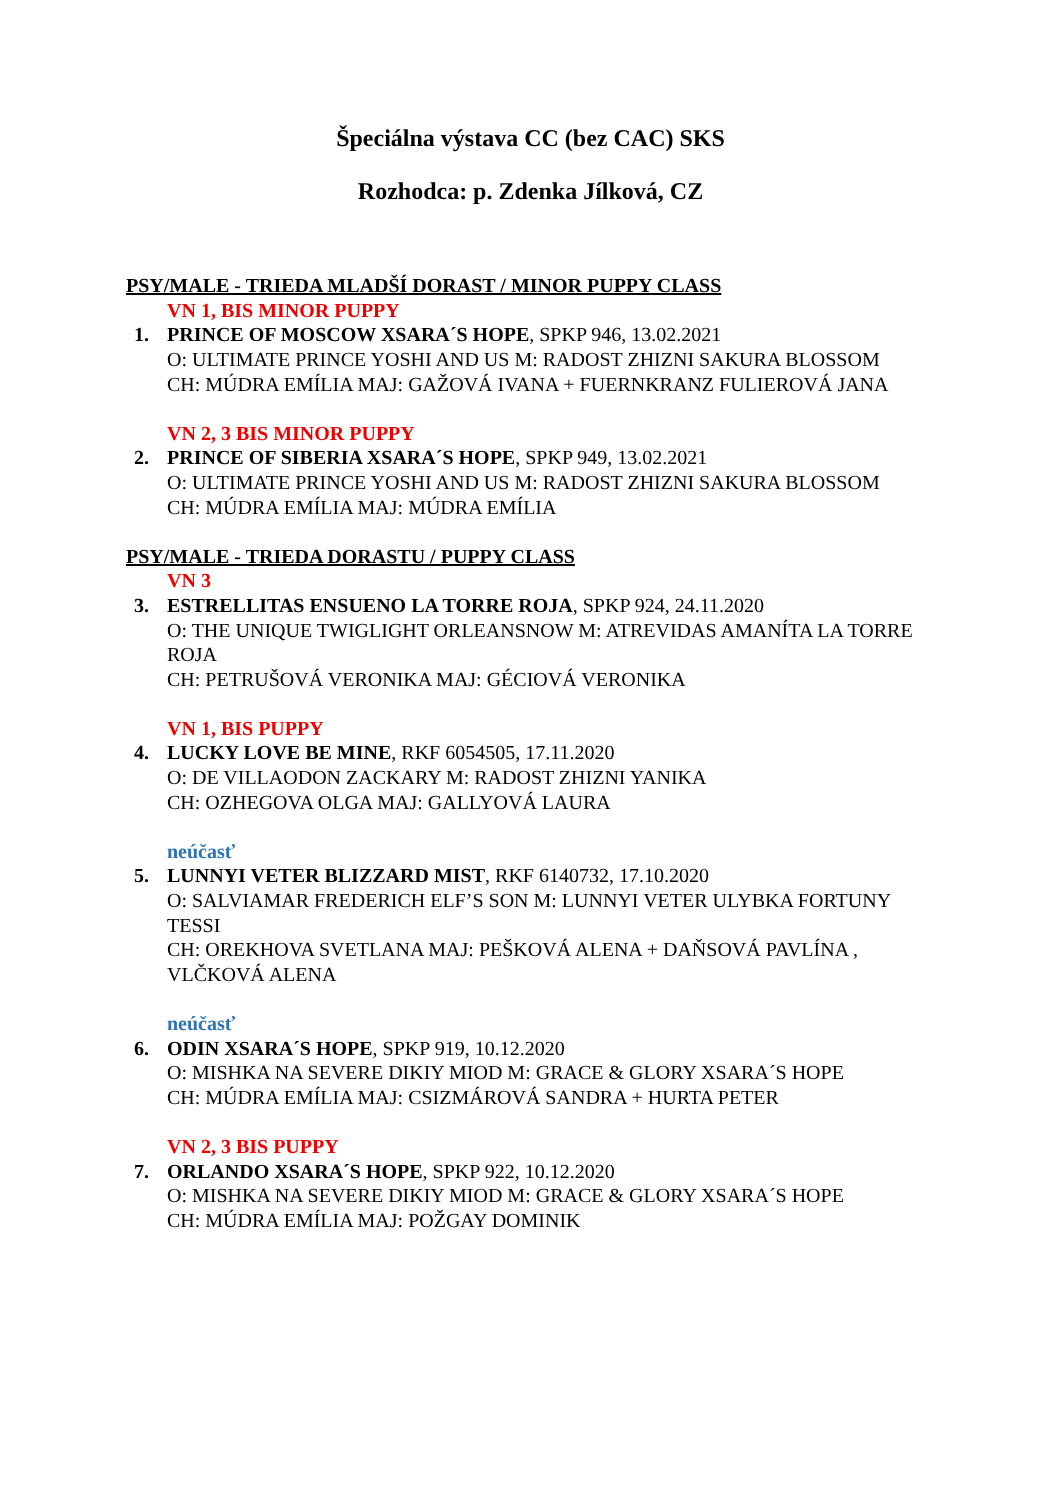Špeciálna výstava CC (bez CAC) SKS
Rozhodca: p. Zdenka Jílková, CZ
PSY/MALE - TRIEDA MLADŠÍ DORAST / MINOR PUPPY CLASS
VN 1, BIS MINOR PUPPY
1. PRINCE OF MOSCOW XSARA´S HOPE, SPKP 946, 13.02.2021
O: ULTIMATE PRINCE YOSHI AND US M: RADOST ZHIZNI SAKURA BLOSSOM
CH: MÚDRA EMÍLIA MAJ: GAŽOVÁ IVANA + FUERNKRANZ FULIEROVÁ JANA
VN 2, 3 BIS MINOR PUPPY
2. PRINCE OF SIBERIA XSARA´S HOPE, SPKP 949, 13.02.2021
O: ULTIMATE PRINCE YOSHI AND US M: RADOST ZHIZNI SAKURA BLOSSOM
CH: MÚDRA EMÍLIA MAJ: MÚDRA EMÍLIA
PSY/MALE - TRIEDA DORASTU / PUPPY CLASS
VN 3
3. ESTRELLITAS ENSUENO LA TORRE ROJA, SPKP 924, 24.11.2020
O: THE UNIQUE TWIGLIGHT ORLEANSNOW M: ATREVIDAS AMANÍTA LA TORRE ROJA
CH: PETRUŠOVÁ VERONIKA MAJ: GÉCIOVÁ VERONIKA
VN 1, BIS PUPPY
4. LUCKY LOVE BE MINE, RKF 6054505, 17.11.2020
O: DE VILLAODON ZACKARY M: RADOST ZHIZNI YANIKA
CH: OZHEGOVA OLGA MAJ: GALLYOVÁ LAURA
neúčasť
5. LUNNYI VETER BLIZZARD MIST, RKF 6140732, 17.10.2020
O: SALVIAMAR FREDERICH ELF’S SON M: LUNNYI VETER ULYBKA FORTUNY TESSI
CH: OREKHOVA SVETLANA MAJ: PEŠKOVÁ ALENA + DAŇSOVÁ PAVLÍNA , VLČKOVÁ ALENA
neúčasť
6. ODIN XSARA´S HOPE, SPKP 919, 10.12.2020
O: MISHKA NA SEVERE DIKIY MIOD M: GRACE & GLORY XSARA´S HOPE
CH: MÚDRA EMÍLIA MAJ: CSIZMÁROVÁ SANDRA + HURTA PETER
VN 2, 3 BIS PUPPY
7. ORLANDO XSARA´S HOPE, SPKP 922, 10.12.2020
O: MISHKA NA SEVERE DIKIY MIOD M: GRACE & GLORY XSARA´S HOPE
CH: MÚDRA EMÍLIA MAJ: POŽGAY DOMINIK